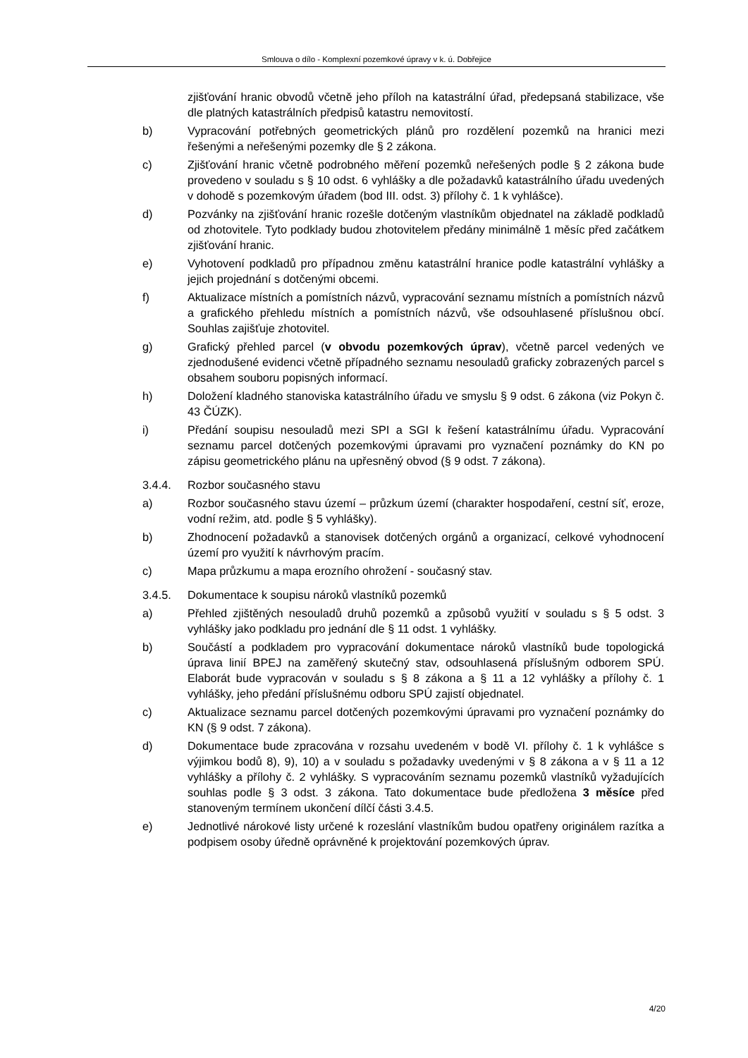Smlouva o dílo - Komplexní pozemkové úpravy v k. ú. Dobřejice
zjišťování hranic obvodů včetně jeho příloh na katastrální úřad, předepsaná stabilizace, vše dle platných katastrálních předpisů katastru nemovitostí.
b) Vypracování potřebných geometrických plánů pro rozdělení pozemků na hranici mezi řešenými a neřešenými pozemky dle § 2 zákona.
c) Zjišťování hranic včetně podrobného měření pozemků neřešených podle § 2 zákona bude provedeno v souladu s § 10 odst. 6 vyhlášky a dle požadavků katastrálního úřadu uvedených v dohodě s pozemkovým úřadem (bod III. odst. 3) přílohy č. 1 k vyhlášce).
d) Pozvánky na zjišťování hranic rozešle dotčeným vlastníkům objednatel na základě podkladů od zhotovitele. Tyto podklady budou zhotovitelem předány minimálně 1 měsíc před začátkem zjišťování hranic.
e) Vyhotovení podkladů pro případnou změnu katastrální hranice podle katastrální vyhlášky a jejich projednání s dotčenými obcemi.
f) Aktualizace místních a pomístních názvů, vypracování seznamu místních a pomístních názvů a grafického přehledu místních a pomístních názvů, vše odsouhlasené příslušnou obcí. Souhlas zajišťuje zhotovitel.
g) Grafický přehled parcel (v obvodu pozemkových úprav), včetně parcel vedených ve zjednodušené evidenci včetně případného seznamu nesouladů graficky zobrazených parcel s obsahem souboru popisných informací.
h) Doložení kladného stanoviska katastrálního úřadu ve smyslu § 9 odst. 6 zákona (viz Pokyn č. 43 ČÚZK).
i) Předání soupisu nesouladů mezi SPI a SGI k řešení katastrálnímu úřadu. Vypracování seznamu parcel dotčených pozemkovými úpravami pro vyznačení poznámky do KN po zápisu geometrického plánu na upřesněný obvod (§ 9 odst. 7 zákona).
3.4.4. Rozbor současného stavu
a) Rozbor současného stavu území – průzkum území (charakter hospodaření, cestní síť, eroze, vodní režim, atd. podle § 5 vyhlášky).
b) Zhodnocení požadavků a stanovisek dotčených orgánů a organizací, celkové vyhodnocení území pro využití k návrhovým pracím.
c) Mapa průzkumu a mapa erozního ohrožení - současný stav.
3.4.5. Dokumentace k soupisu nároků vlastníků pozemků
a) Přehled zjištěných nesouladů druhů pozemků a způsobů využití v souladu s § 5 odst. 3 vyhlášky jako podkladu pro jednání dle § 11 odst. 1 vyhlášky.
b) Součástí a podkladem pro vypracování dokumentace nároků vlastníků bude topologická úprava linií BPEJ na zaměřený skutečný stav, odsouhlasená příslušným odborem SPÚ. Elaborát bude vypracován v souladu s § 8 zákona a § 11 a 12 vyhlášky a přílohy č. 1 vyhlášky, jeho předání příslušnému odboru SPÚ zajistí objednatel.
c) Aktualizace seznamu parcel dotčených pozemkovými úpravami pro vyznačení poznámky do KN (§ 9 odst. 7 zákona).
d) Dokumentace bude zpracována v rozsahu uvedeném v bodě VI. přílohy č. 1 k vyhlášce s výjimkou bodů 8), 9), 10) a v souladu s požadavky uvedenými v § 8 zákona a v § 11 a 12 vyhlášky a přílohy č. 2 vyhlášky. S vypracováním seznamu pozemků vlastníků vyžadujících souhlas podle § 3 odst. 3 zákona. Tato dokumentace bude předložena 3 měsíce před stanoveným termínem ukončení dílčí části 3.4.5.
e) Jednotlivé nárokové listy určené k rozeslání vlastníkům budou opatřeny originálem razítka a podpisem osoby úředně oprávněné k projektování pozemkových úprav.
4/20